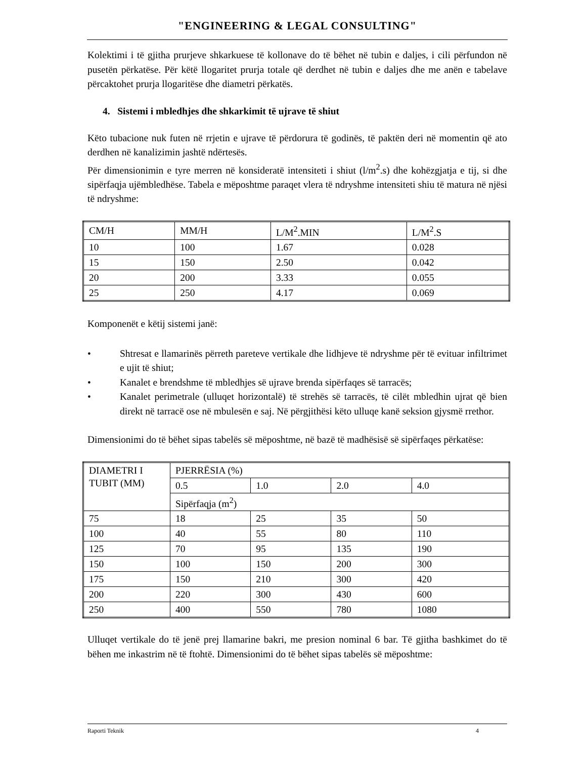"ENGINEERING & LEGAL CONSULTING"
Kolektimi i të gjitha prurjeve shkarkuese të kollonave do të bëhet në tubin e daljes, i cili përfundon në pusetën përkatëse. Për këtë llogaritet prurja totale që derdhet në tubin e daljes dhe me anën e tabelave përcaktohet prurja llogaritëse dhe diametri përkatës.
4. Sistemi i mbledhjes dhe shkarkimit të ujrave të shiut
Këto tubacione nuk futen në rrjetin e ujrave të përdorura të godinës, të paktën deri në momentin që ato derdhen në kanalizimin jashtë ndërtesës.
Për dimensionimin e tyre merren në konsideratë intensiteti i shiut (l/m<sup>2</sup>.s) dhe kohëzgjatja e tij, si dhe sipërfaqja ujëmbledhëse. Tabela e mëposhtme paraqet vlera të ndryshme intensiteti shiu të matura në njësi të ndryshme:
| CM/H | MM/H | L/M<sup>2</sup>.MIN | L/M<sup>2</sup>.S |
| 10 | 100 | 1.67 | 0.028 |
| 15 | 150 | 2.50 | 0.042 |
| 20 | 200 | 3.33 | 0.055 |
| 25 | 250 | 4.17 | 0.069 |
Komponenët e këtij sistemi janë:
• Shtresat e llamarinës përreth pareteve vertikale dhe lidhjeve të ndryshme për të evituar infiltrimet e ujit të shiut;
• Kanalet e brendshme të mbledhjes së ujrave brenda sipërfaqes së tarracës;
• Kanalet perimetrale (ulluqet horizontalë) të strehës së tarracës, të cilët mbledhin ujrat që bien direkt në tarracë ose në mbulesën e saj. Në përgjithësi këto ulluqe kanë seksion gjysmë rrethor.
Dimensionimi do të bëhet sipas tabelës së mëposhtme, në bazë të madhësisë së sipërfaqes përkatëse:
| DIAMETRI I TUBIT (MM) | PJERRËSIA (%) | | | |
| | 0.5 | 1.0 | 2.0 | 4.0 |
| | Sipërfaqja (m<sup>2</sup>) | | | |
| 75 | 18 | 25 | 35 | 50 |
| 100 | 40 | 55 | 80 | 110 |
| 125 | 70 | 95 | 135 | 190 |
| 150 | 100 | 150 | 200 | 300 |
| 175 | 150 | 210 | 300 | 420 |
| 200 | 220 | 300 | 430 | 600 |
| 250 | 400 | 550 | 780 | 1080 |
Ulluqet vertikale do të jenë prej llamarine bakri, me presion nominal 6 bar. Të gjitha bashkimet do të bëhen me inkastrim në të ftohtë. Dimensionimi do të bëhet sipas tabelës së mëposhtme:
Raporti Teknik 4